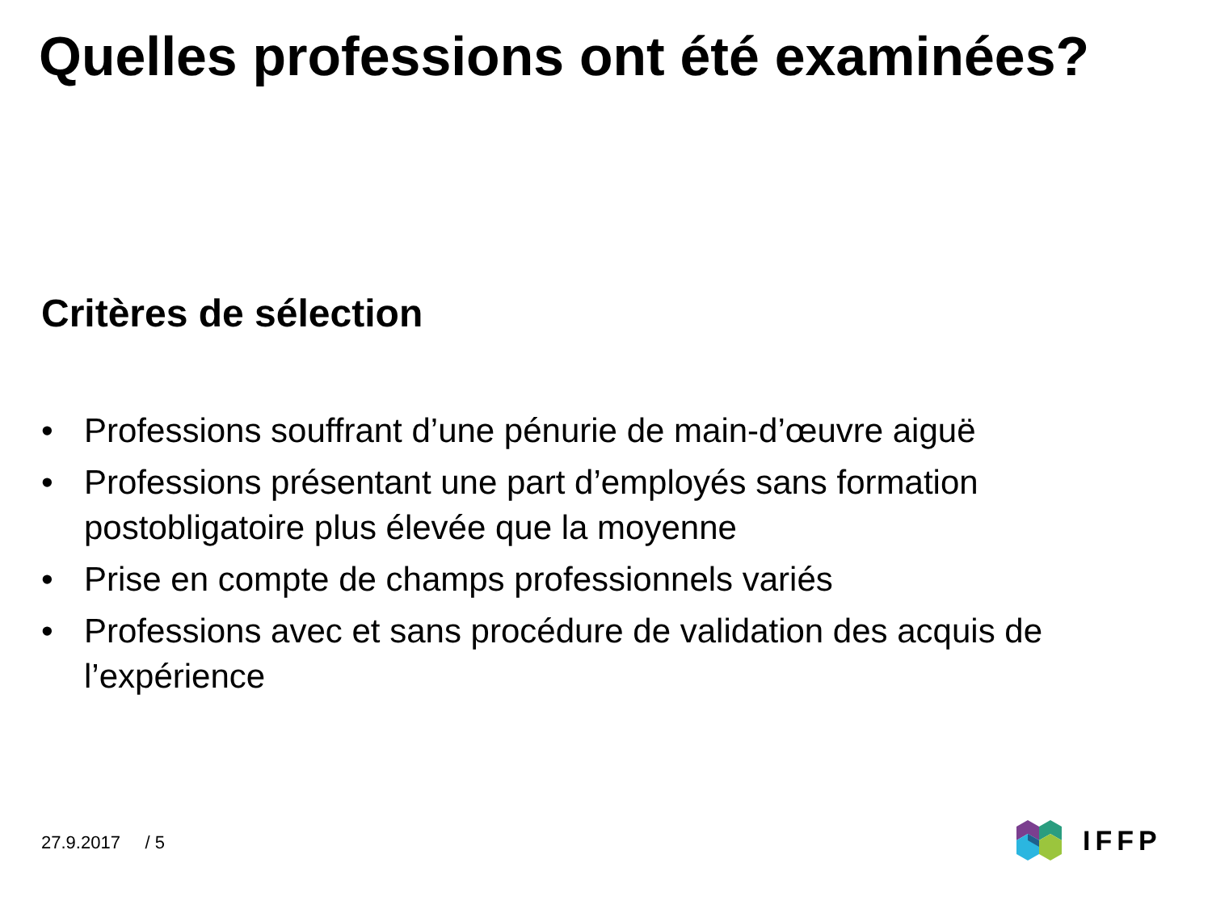Quelles professions ont été examinées?
Critères de sélection
• Professions souffrant d’une pénurie de main-d’œuvre aiguë
• Professions présentant une part d’employés sans formation postobligatoire plus élevée que la moyenne
• Prise en compte de champs professionnels variés
• Professions avec et sans procédure de validation des acquis de l’expérience
27.9.2017 / 5
IFFP